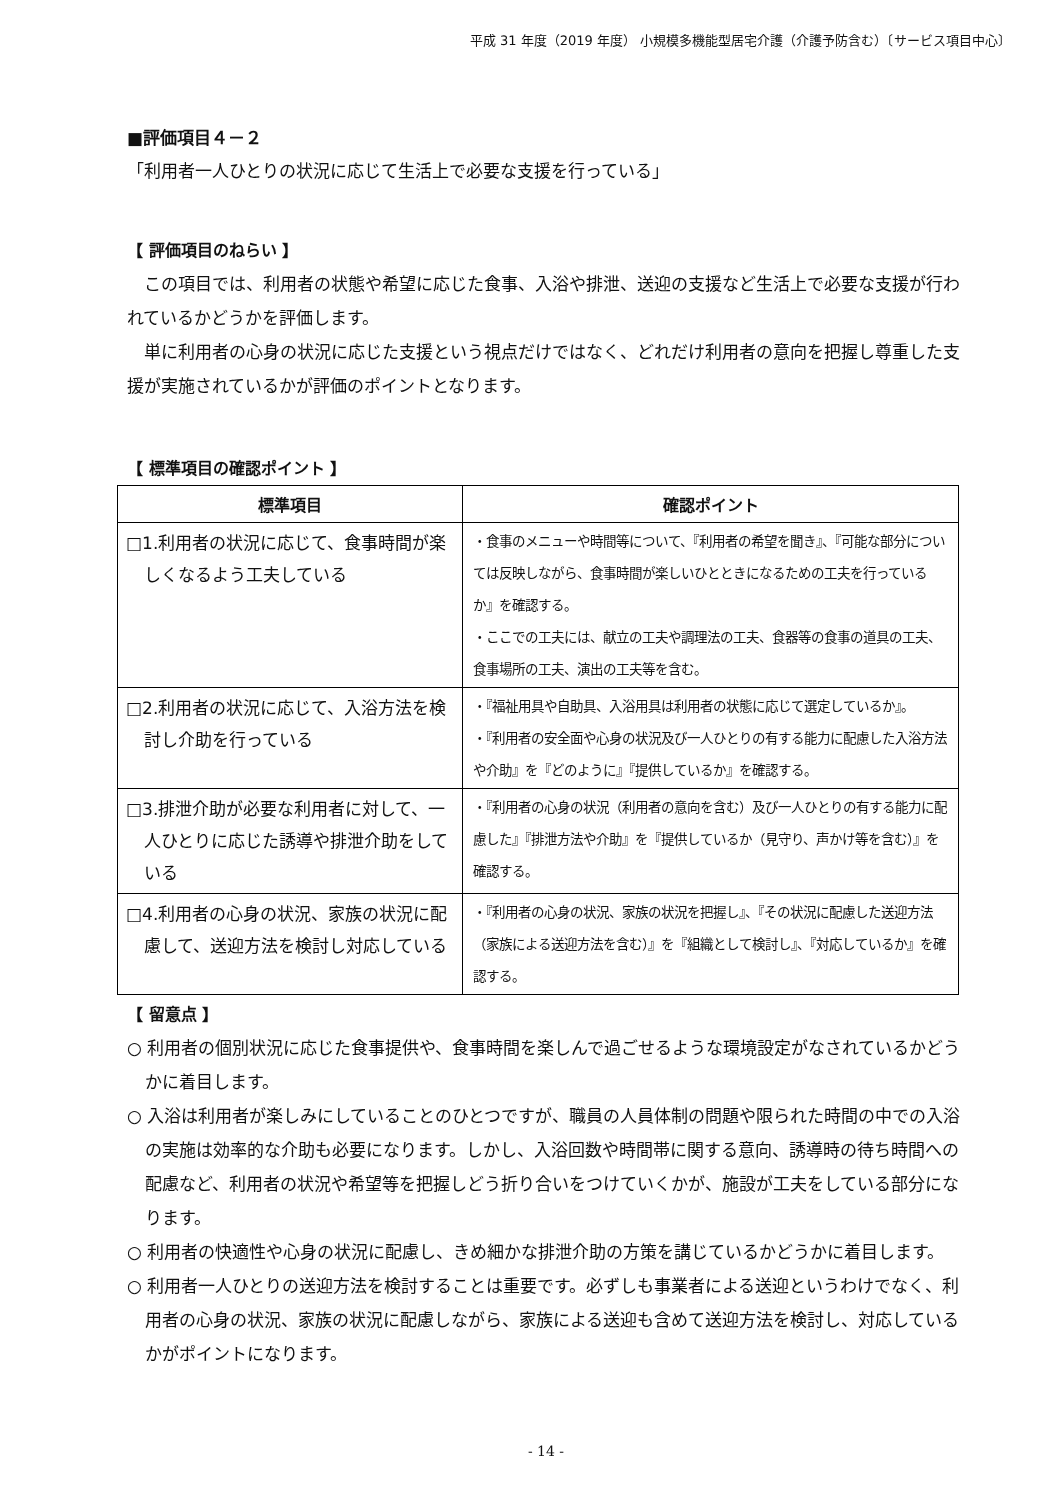平成 31 年度（2019 年度） 小規模多機能型居宅介護（介護予防含む）〔サービス項目中心〕
■評価項目４－２
「利用者一人ひとりの状況に応じて生活上で必要な支援を行っている」
【 評価項目のねらい 】
この項目では、利用者の状態や希望に応じた食事、入浴や排泄、送迎の支援など生活上で必要な支援が行われているかどうかを評価します。
単に利用者の心身の状況に応じた支援という視点だけではなく、どれだけ利用者の意向を把握し尊重した支援が実施されているかが評価のポイントとなります。
【 標準項目の確認ポイント 】
| 標準項目 | 確認ポイント |
| --- | --- |
| □1.利用者の状況に応じて、食事時間が楽しくなるよう工夫している | ・食事のメニューや時間等について、『利用者の希望を聞き』、『可能な部分については反映しながら、食事時間が楽しいひとときになるための工夫を行っているか』を確認する。 ・ここでの工夫には、献立の工夫や調理法の工夫、食器等の食事の道具の工夫、食事場所の工夫、演出の工夫等を含む。 |
| □2.利用者の状況に応じて、入浴方法を検討し介助を行っている | ・『福祉用具や自助具、入浴用具は利用者の状態に応じて選定しているか』。 ・『利用者の安全面や心身の状況及び一人ひとりの有する能力に配慮した入浴方法や介助』を『どのように』『提供しているか』を確認する。 |
| □3.排泄介助が必要な利用者に対して、一人ひとりに応じた誘導や排泄介助をしている | ・『利用者の心身の状況（利用者の意向を含む）及び一人ひとりの有する能力に配慮した』『排泄方法や介助』を『提供しているか（見守り、声かけ等を含む）』を確認する。 |
| □4.利用者の心身の状況、家族の状況に配慮して、送迎方法を検討し対応している | ・『利用者の心身の状況、家族の状況を把握し』、『その状況に配慮した送迎方法（家族による送迎方法を含む）』を『組織として検討し』、『対応しているか』を確認する。 |
【 留意点 】
○ 利用者の個別状況に応じた食事提供や、食事時間を楽しんで過ごせるような環境設定がなされているかどうかに着目します。
○ 入浴は利用者が楽しみにしていることのひとつですが、職員の人員体制の問題や限られた時間の中での入浴の実施は効率的な介助も必要になります。しかし、入浴回数や時間帯に関する意向、誘導時の待ち時間への配慮など、利用者の状況や希望等を把握しどう折り合いをつけていくかが、施設が工夫をしている部分になります。
○ 利用者の快適性や心身の状況に配慮し、きめ細かな排泄介助の方策を講じているかどうかに着目します。
○ 利用者一人ひとりの送迎方法を検討することは重要です。必ずしも事業者による送迎というわけでなく、利用者の心身の状況、家族の状況に配慮しながら、家族による送迎も含めて送迎方法を検討し、対応しているかがポイントになります。
- 14 -